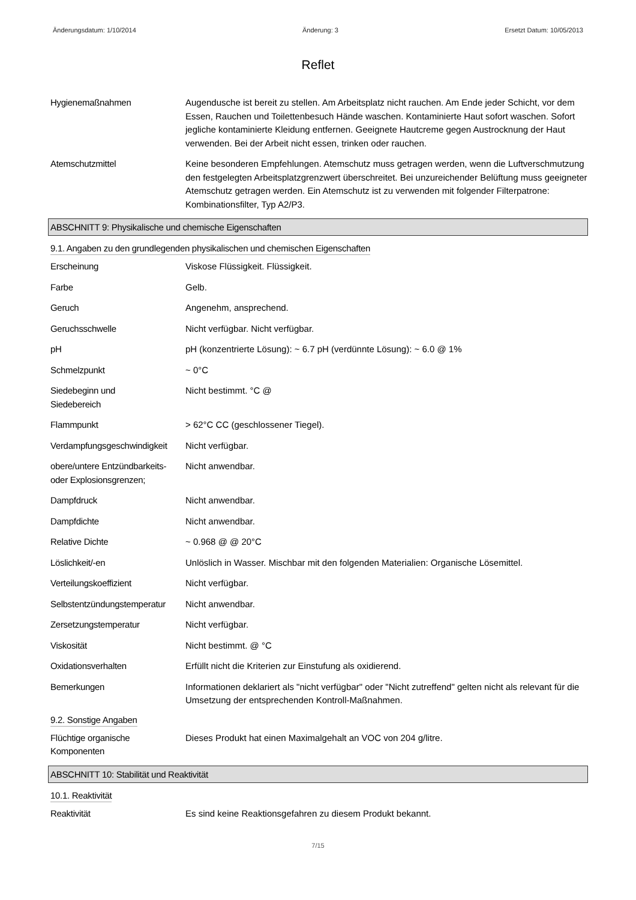Änderungsdatum: 1/10/2014 Änderung: 3 Ersetzt Datum: 10/05/2013
Reflet
Hygienemaßnahmen Augendusche ist bereit zu stellen. Am Arbeitsplatz nicht rauchen. Am Ende jeder Schicht, vor dem Essen, Rauchen und Toilettenbesuch Hände waschen. Kontaminierte Haut sofort waschen. Sofort jegliche kontaminierte Kleidung entfernen. Geeignete Hautcreme gegen Austrocknung der Haut verwenden. Bei der Arbeit nicht essen, trinken oder rauchen.
Atemschutzmittel Keine besonderen Empfehlungen. Atemschutz muss getragen werden, wenn die Luftverschmutzung den festgelegten Arbeitsplatzgrenzwert überschreitet. Bei unzureichender Belüftung muss geeigneter Atemschutz getragen werden. Ein Atemschutz ist zu verwenden mit folgender Filterpatrone: Kombinationsfilter, Typ A2/P3.
ABSCHNITT 9: Physikalische und chemische Eigenschaften
9.1. Angaben zu den grundlegenden physikalischen und chemischen Eigenschaften
Erscheinung Viskose Flüssigkeit. Flüssigkeit.
Farbe Gelb.
Geruch Angenehm, ansprechend.
Geruchsschwelle Nicht verfügbar. Nicht verfügbar.
pH pH (konzentrierte Lösung): ~ 6.7 pH (verdünnte Lösung): ~ 6.0 @ 1%
Schmelzpunkt ~ 0°C
Siedebeginn und
Siedebereich
Nicht bestimmt. °C @
Flammpunkt > 62°C CC (geschlossener Tiegel).
Verdampfungsgeschwindigkeit
Nicht verfügbar.
obere/untere Entzündbarkeits- oder Explosionsgrenzen;
Nicht anwendbar.
Dampfdruck Nicht anwendbar.
Dampfdichte Nicht anwendbar.
Relative Dichte ~ 0.968 @ @ 20°C
Löslichkeit/-en Unlöslich in Wasser. Mischbar mit den folgenden Materialien: Organische Lösemittel.
Verteilungskoeffizient Nicht verfügbar.
Selbstentzündungstemperatur
Nicht anwendbar.
Zersetzungstemperatur Nicht verfügbar.
Viskosität Nicht bestimmt. @ °C
Oxidationsverhalten Erfüllt nicht die Kriterien zur Einstufung als oxidierend.
Bemerkungen Informationen deklariert als "nicht verfügbar" oder "Nicht zutreffend" gelten nicht als relevant für die Umsetzung der entsprechenden Kontroll-Maßnahmen.
9.2. Sonstige Angaben
Flüchtige organische
Komponenten
Dieses Produkt hat einen Maximalgehalt an VOC von 204 g/litre.
ABSCHNITT 10: Stabilität und Reaktivität
10.1. Reaktivität
Reaktivität Es sind keine Reaktionsgefahren zu diesem Produkt bekannt.
7/15